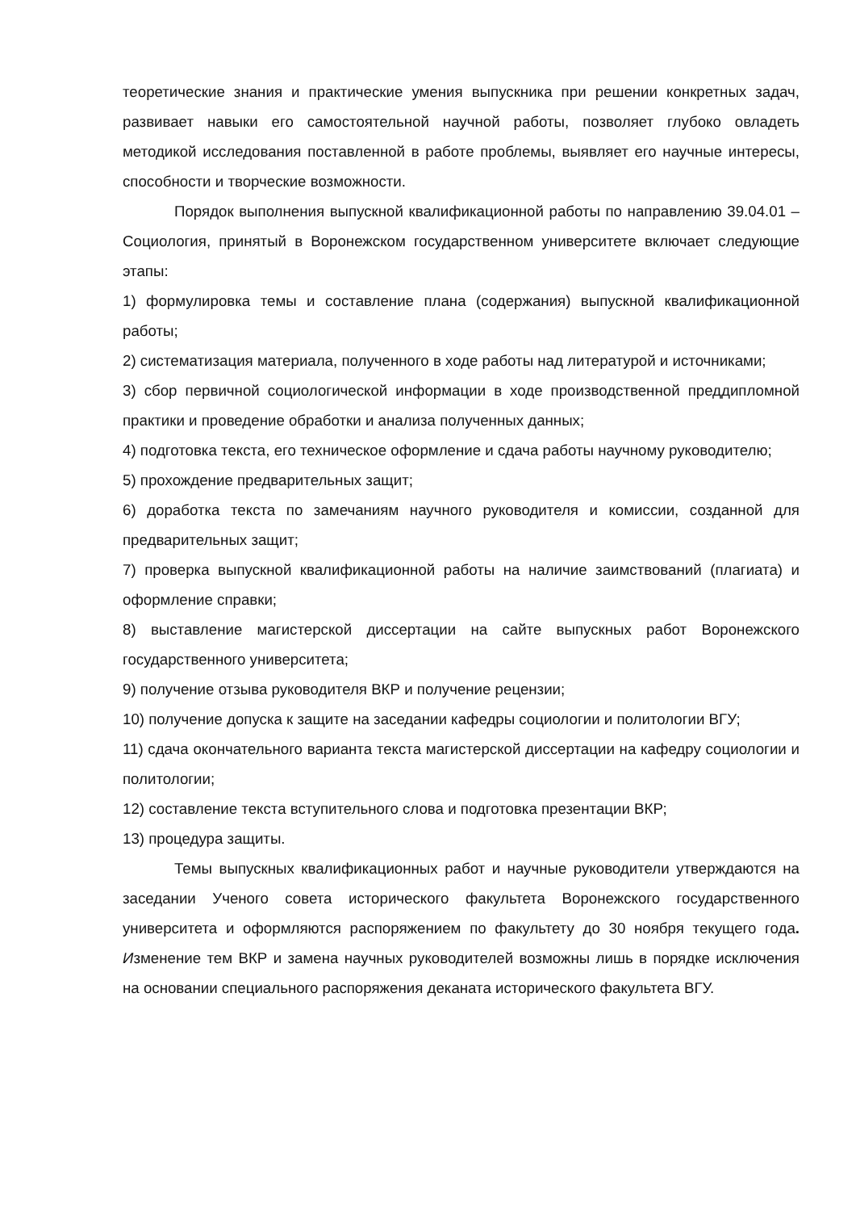теоретические знания и практические умения выпускника при решении конкретных задач, развивает навыки его самостоятельной научной работы, позволяет глубоко овладеть методикой исследования поставленной в работе проблемы, выявляет его научные интересы, способности и творческие возможности.
Порядок выполнения выпускной квалификационной работы по направлению 39.04.01 – Социология, принятый в Воронежском государственном университете включает следующие этапы:
1) формулировка темы и составление плана (содержания) выпускной квалификационной работы;
2) систематизация материала, полученного в ходе работы над литературой и источниками;
3) сбор первичной социологической информации в ходе производственной преддипломной практики и проведение обработки и анализа полученных данных;
4) подготовка текста, его техническое оформление и сдача работы научному руководителю;
5) прохождение предварительных защит;
6) доработка текста по замечаниям научного руководителя и комиссии, созданной для предварительных защит;
7) проверка выпускной квалификационной работы на наличие заимствований (плагиата) и оформление справки;
8) выставление магистерской диссертации на сайте выпускных работ Воронежского государственного университета;
9) получение отзыва руководителя ВКР и получение рецензии;
10) получение допуска к защите на заседании кафедры социологии и политологии ВГУ;
11) сдача окончательного варианта текста магистерской диссертации на кафедру социологии и политологии;
12) составление текста вступительного слова и подготовка презентации ВКР;
13) процедура защиты.
Темы выпускных квалификационных работ и научные руководители утверждаются на заседании Ученого совета исторического факультета Воронежского государственного университета и оформляются распоряжением по факультету до 30 ноября текущего года. Изменение тем ВКР и замена научных руководителей возможны лишь в порядке исключения на основании специального распоряжения деканата исторического факультета ВГУ.